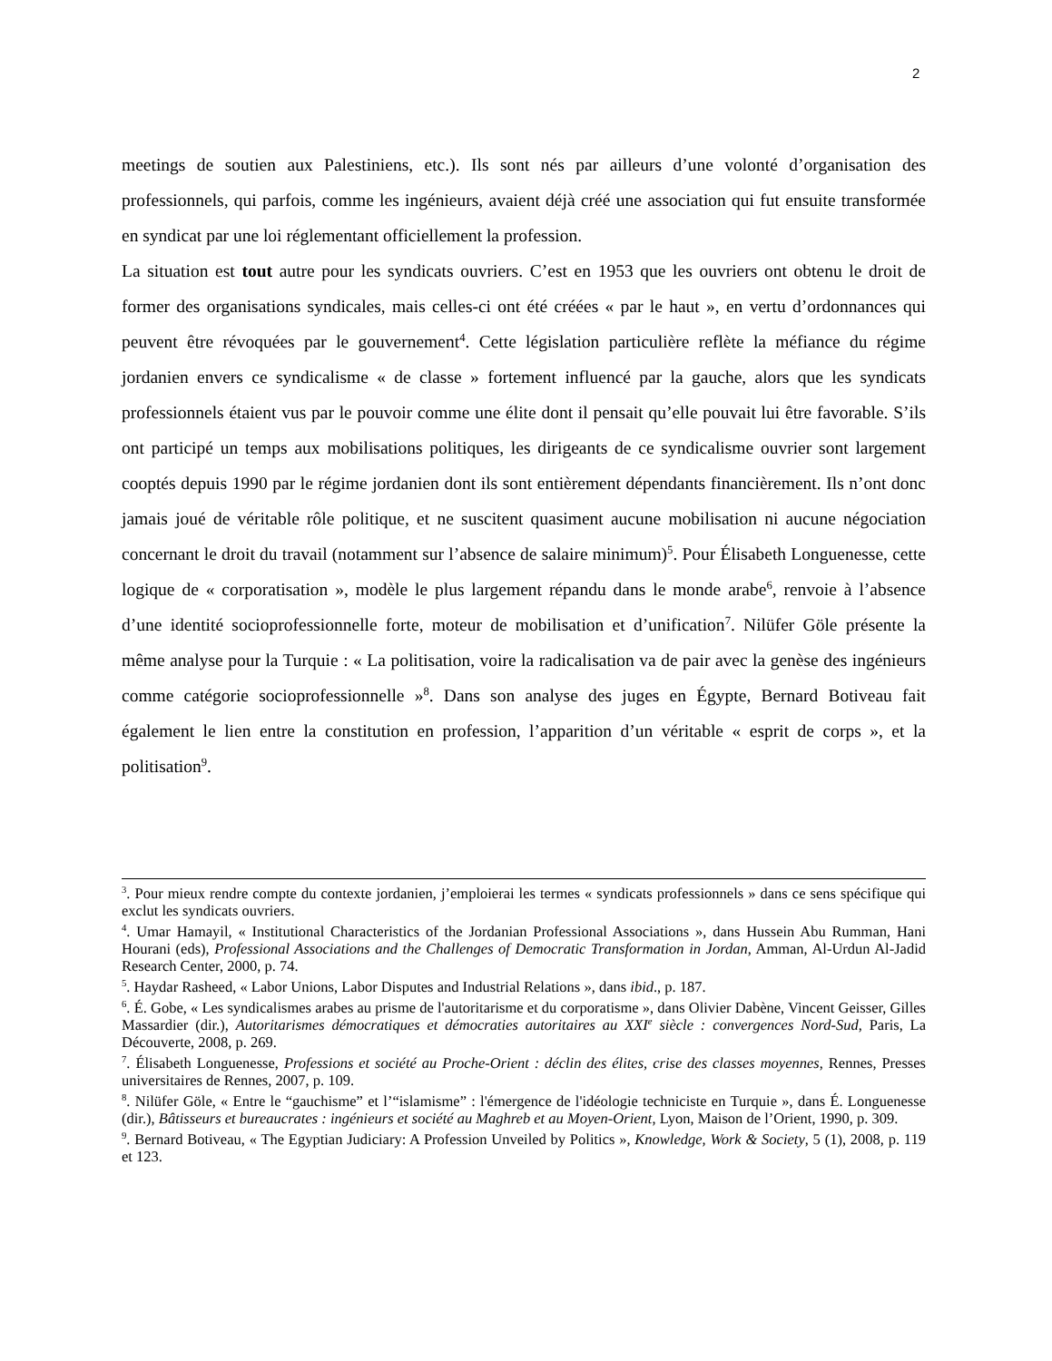2
meetings de soutien aux Palestiniens, etc.). Ils sont nés par ailleurs d’une volonté d’organisation des professionnels, qui parfois, comme les ingénieurs, avaient déjà créé une association qui fut ensuite transformée en syndicat par une loi réglementant officiellement la profession.
La situation est tout autre pour les syndicats ouvriers. C’est en 1953 que les ouvriers ont obtenu le droit de former des organisations syndicales, mais celles-ci ont été créées « par le haut », en vertu d’ordonnances qui peuvent être révoquées par le gouvernement<sup>4</sup>. Cette législation particulière reflète la méfiance du régime jordanien envers ce syndicalisme « de classe » fortement influencé par la gauche, alors que les syndicats professionnels étaient vus par le pouvoir comme une élite dont il pensait qu’elle pouvait lui être favorable. S’ils ont participé un temps aux mobilisations politiques, les dirigeants de ce syndicalisme ouvrier sont largement cooptés depuis 1990 par le régime jordanien dont ils sont entièrement dépendants financièrement. Ils n’ont donc jamais joué de véritable rôle politique, et ne suscitent quasiment aucune mobilisation ni aucune négociation concernant le droit du travail (notamment sur l’absence de salaire minimum)<sup>5</sup>. Pour Élisabeth Longuenesse, cette logique de « corporatisation », modèle le plus largement répandu dans le monde arabe<sup>6</sup>, renvoie à l’absence d’une identité socioprofessionnelle forte, moteur de mobilisation et d’unification<sup>7</sup>. Nilüfer Göle présente la même analyse pour la Turquie : « La politisation, voire la radicalisation va de pair avec la genèse des ingénieurs comme catégorie socioprofessionnelle »<sup>8</sup>. Dans son analyse des juges en Égypte, Bernard Botiveau fait également le lien entre la constitution en profession, l’apparition d’un véritable « esprit de corps », et la politisation<sup>9</sup>.
<sup>3</sup>. Pour mieux rendre compte du contexte jordanien, j’emploierai les termes « syndicats professionnels » dans ce sens spécifique qui exclut les syndicats ouvriers.
<sup>4</sup>. Umar Hamayil, « Institutional Characteristics of the Jordanian Professional Associations », dans Hussein Abu Rumman, Hani Hourani (eds), Professional Associations and the Challenges of Democratic Transformation in Jordan, Amman, Al-Urdun Al-Jadid Research Center, 2000, p. 74.
<sup>5</sup>. Haydar Rasheed, « Labor Unions, Labor Disputes and Industrial Relations », dans ibid., p. 187.
<sup>6</sup>. É. Gobe, « Les syndicalismes arabes au prisme de l'autoritarisme et du corporatisme », dans Olivier Dabène, Vincent Geisser, Gilles Massardier (dir.), Autoritarismes démocratiques et démocraties autoritaires au XXI<sup>e</sup> siècle : convergences Nord-Sud, Paris, La Découverte, 2008, p. 269.
<sup>7</sup>. Élisabeth Longuenesse, Professions et société au Proche-Orient : déclin des élites, crise des classes moyennes, Rennes, Presses universitaires de Rennes, 2007, p. 109.
<sup>8</sup>. Nilüfer Göle, « Entre le “gauchisme” et l’“islamisme” : l'émergence de l'idéologie techniciste en Turquie », dans É. Longuenesse (dir.), Bâtisseurs et bureaucrates : ingénieurs et société au Maghreb et au Moyen-Orient, Lyon, Maison de l’Orient, 1990, p. 309.
<sup>9</sup>. Bernard Botiveau, « The Egyptian Judiciary: A Profession Unveiled by Politics », Knowledge, Work & Society, 5 (1), 2008, p. 119 et 123.